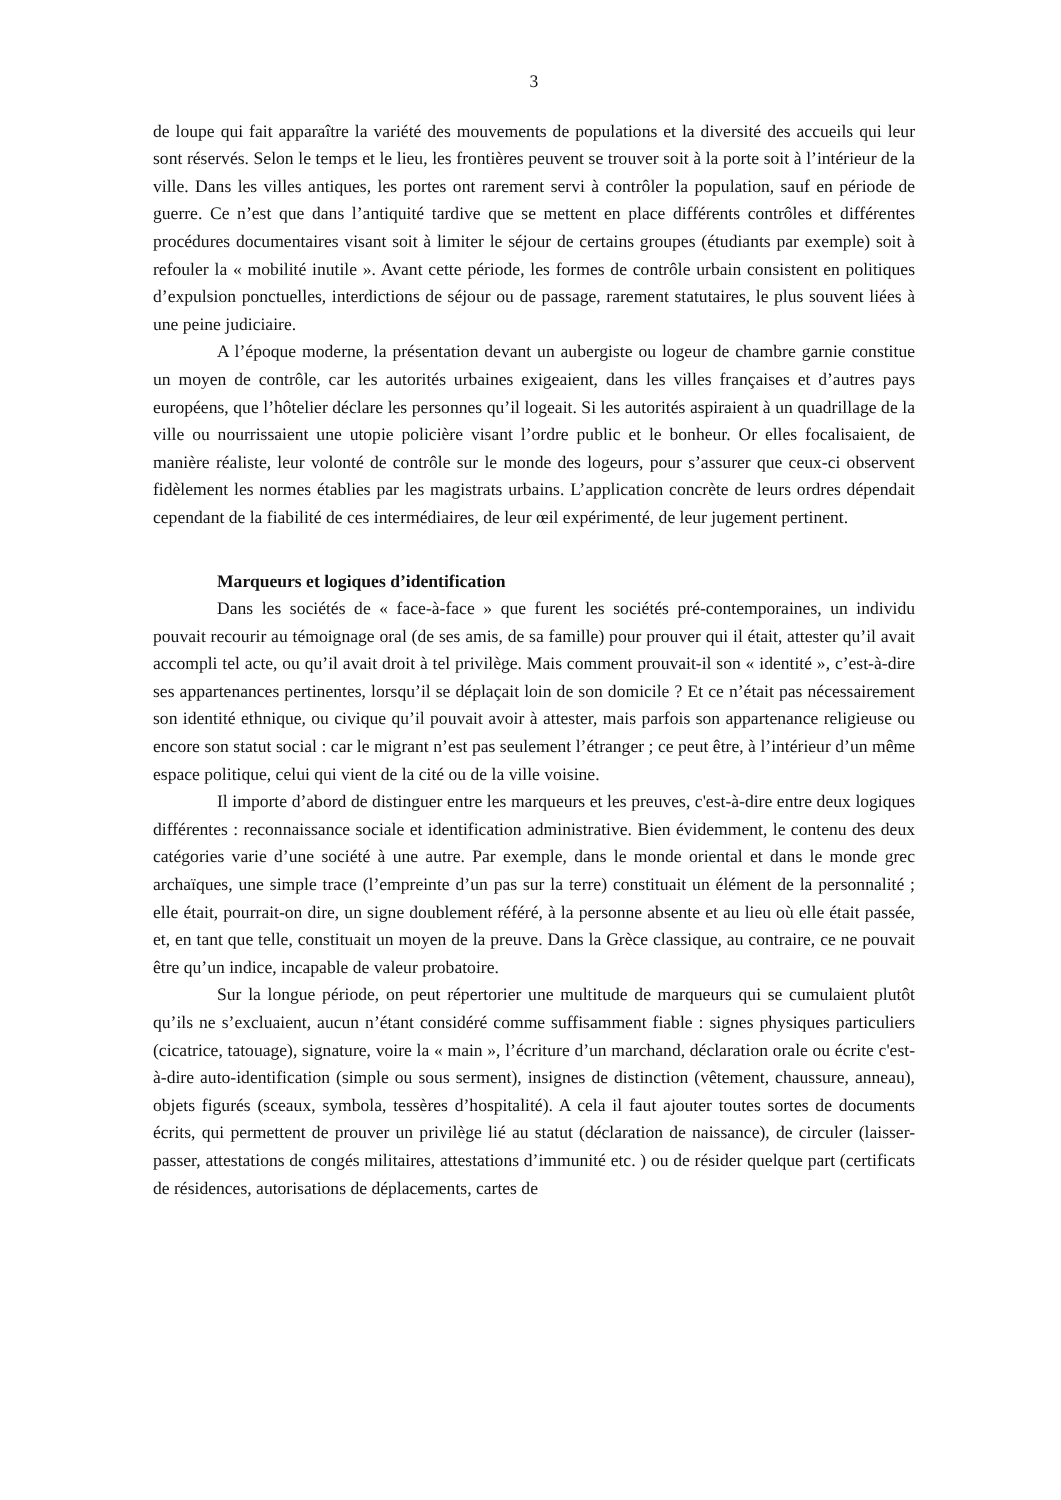3
de loupe qui fait apparaître la variété des mouvements de populations et la diversité des accueils qui leur sont réservés. Selon le temps et le lieu, les frontières peuvent se trouver soit à la porte soit à l’intérieur de la ville. Dans les villes antiques, les portes ont rarement servi à contrôler la population, sauf en période de guerre. Ce n’est que dans l’antiquité tardive que se mettent en place différents contrôles et différentes procédures documentaires visant soit à limiter le séjour de certains groupes (étudiants par exemple) soit à refouler la « mobilité inutile ». Avant cette période, les formes de contrôle urbain consistent en politiques d’expulsion ponctuelles, interdictions de séjour ou de passage, rarement statutaires, le plus souvent liées à une peine judiciaire.
A l’époque moderne, la présentation devant un aubergiste ou logeur de chambre garnie constitue un moyen de contrôle, car les autorités urbaines exigeaient, dans les villes françaises et d’autres pays européens, que l’hôtelier déclare les personnes qu’il logeait. Si les autorités aspiraient à un quadrillage de la ville ou nourrissaient une utopie policière visant l’ordre public et le bonheur. Or elles focalisaient, de manière réaliste, leur volonté de contrôle sur le monde des logeurs, pour s’assurer que ceux-ci observent fidèlement les normes établies par les magistrats urbains. L’application concrète de leurs ordres dépendait cependant de la fiabilité de ces intermédiaires, de leur œil expérimenté, de leur jugement pertinent.
Marqueurs et logiques d’identification
Dans les sociétés de « face-à-face » que furent les sociétés pré-contemporaines, un individu pouvait recourir au témoignage oral (de ses amis, de sa famille) pour prouver qui il était, attester qu’il avait accompli tel acte, ou qu’il avait droit à tel privilège. Mais comment prouvait-il son « identité », c’est-à-dire ses appartenances pertinentes, lorsqu’il se déplaçait loin de son domicile ? Et ce n’était pas nécessairement son identité ethnique, ou civique qu’il pouvait avoir à attester, mais parfois son appartenance religieuse ou encore son statut social : car le migrant n’est pas seulement l’étranger ; ce peut être, à l’intérieur d’un même espace politique, celui qui vient de la cité ou de la ville voisine.
Il importe d’abord de distinguer entre les marqueurs et les preuves, c'est-à-dire entre deux logiques différentes : reconnaissance sociale et identification administrative. Bien évidemment, le contenu des deux catégories varie d’une société à une autre. Par exemple, dans le monde oriental et dans le monde grec archaïques, une simple trace (l’empreinte d’un pas sur la terre) constituait un élément de la personnalité ; elle était, pourrait-on dire, un signe doublement référé, à la personne absente et au lieu où elle était passée, et, en tant que telle, constituait un moyen de la preuve. Dans la Grèce classique, au contraire, ce ne pouvait être qu’un indice, incapable de valeur probatoire.
Sur la longue période, on peut répertorier une multitude de marqueurs qui se cumulaient plutôt qu’ils ne s’excluaient, aucun n’étant considéré comme suffisamment fiable : signes physiques particuliers (cicatrice, tatouage), signature, voire la « main », l’écriture d’un marchand, déclaration orale ou écrite c'est-à-dire auto-identification (simple ou sous serment), insignes de distinction (vêtement, chaussure, anneau), objets figurés (sceaux, symbola, tessères d’hospitalité). A cela il faut ajouter toutes sortes de documents écrits, qui permettent de prouver un privilège lié au statut (déclaration de naissance), de circuler (laisser-passer, attestations de congés militaires, attestations d’immunité etc. ) ou de résider quelque part (certificats de résidences, autorisations de déplacements, cartes de